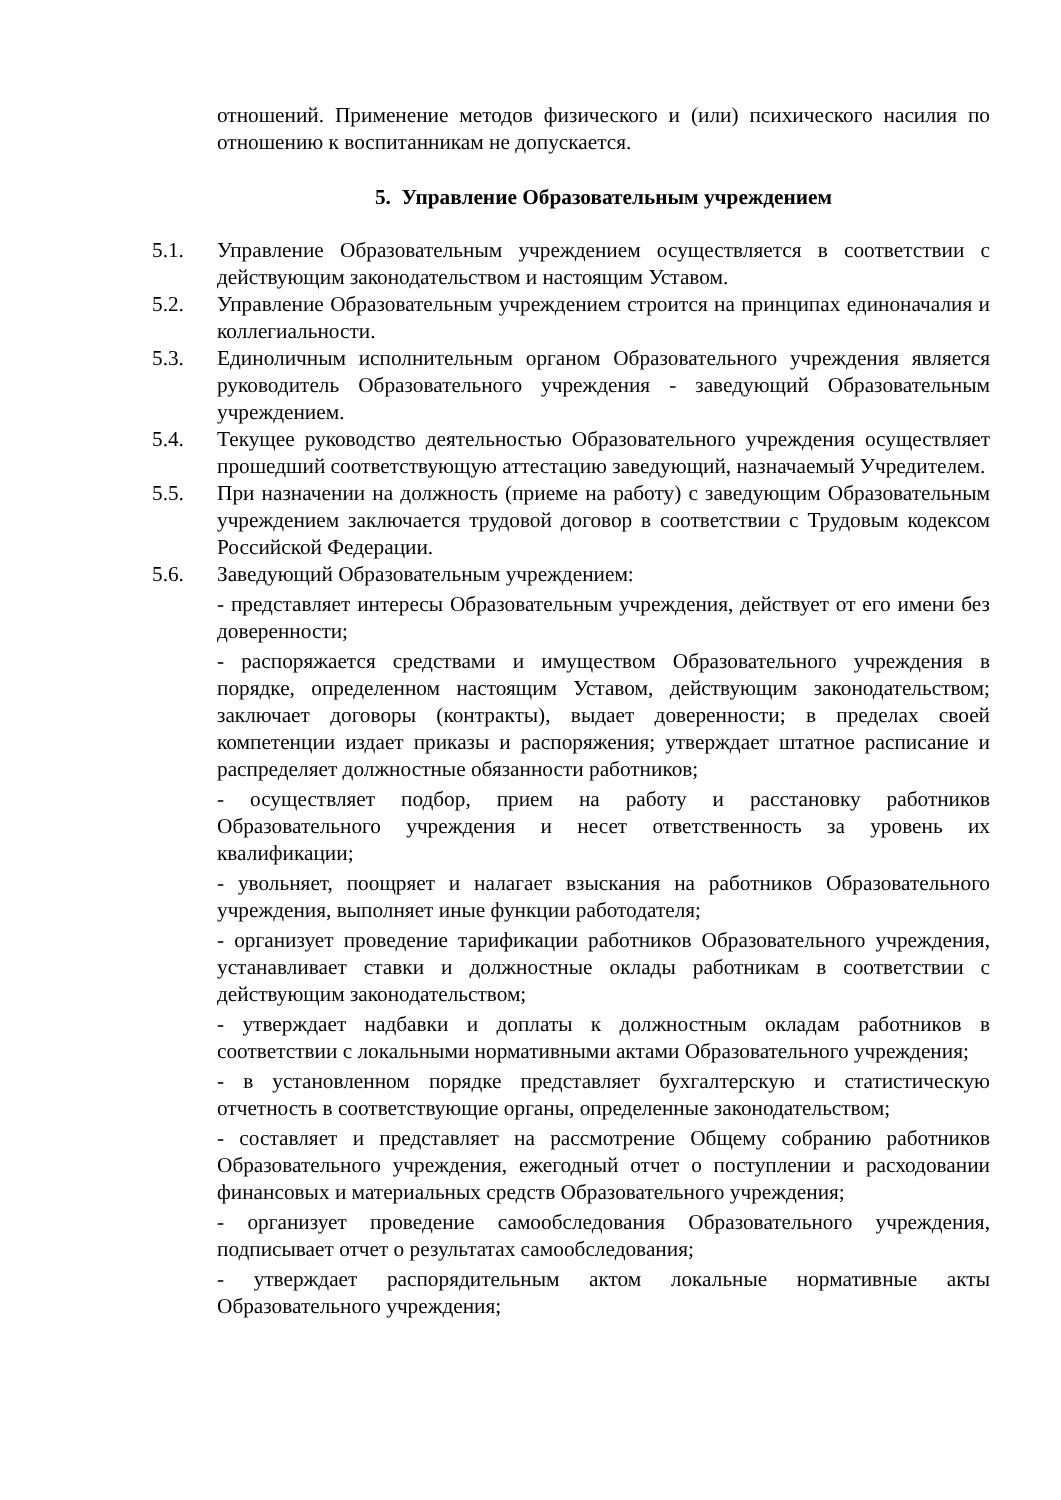отношений. Применение методов физического и (или) психического насилия по отношению к воспитанникам не допускается.
5. Управление Образовательным учреждением
5.1. Управление Образовательным учреждением осуществляется в соответствии с действующим законодательством и настоящим Уставом.
5.2. Управление Образовательным учреждением строится на принципах единоначалия и коллегиальности.
5.3. Единоличным исполнительным органом Образовательного учреждения является руководитель Образовательного учреждения - заведующий Образовательным учреждением.
5.4. Текущее руководство деятельностью Образовательного учреждения осуществляет прошедший соответствующую аттестацию заведующий, назначаемый Учредителем.
5.5. При назначении на должность (приеме на работу) с заведующим Образовательным учреждением заключается трудовой договор в соответствии с Трудовым кодексом Российской Федерации.
5.6. Заведующий Образовательным учреждением:
- представляет интересы Образовательным учреждения, действует от его имени без доверенности;
- распоряжается средствами и имуществом Образовательного учреждения в порядке, определенном настоящим Уставом, действующим законодательством; заключает договоры (контракты), выдает доверенности; в пределах своей компетенции издает приказы и распоряжения; утверждает штатное расписание и распределяет должностные обязанности работников;
- осуществляет подбор, прием на работу и расстановку работников Образовательного учреждения и несет ответственность за уровень их квалификации;
- увольняет, поощряет и налагает взыскания на работников Образовательного учреждения, выполняет иные функции работодателя;
- организует проведение тарификации работников Образовательного учреждения, устанавливает ставки и должностные оклады работникам в соответствии с действующим законодательством;
- утверждает надбавки и доплаты к должностным окладам работников в соответствии с локальными нормативными актами Образовательного учреждения;
- в установленном порядке представляет бухгалтерскую и статистическую отчетность в соответствующие органы, определенные законодательством;
- составляет и представляет на рассмотрение Общему собранию работников Образовательного учреждения, ежегодный отчет о поступлении и расходовании финансовых и материальных средств Образовательного учреждения;
- организует проведение самообследования Образовательного учреждения, подписывает отчет о результатах самообследования;
- утверждает распорядительным актом локальные нормативные акты Образовательного учреждения;